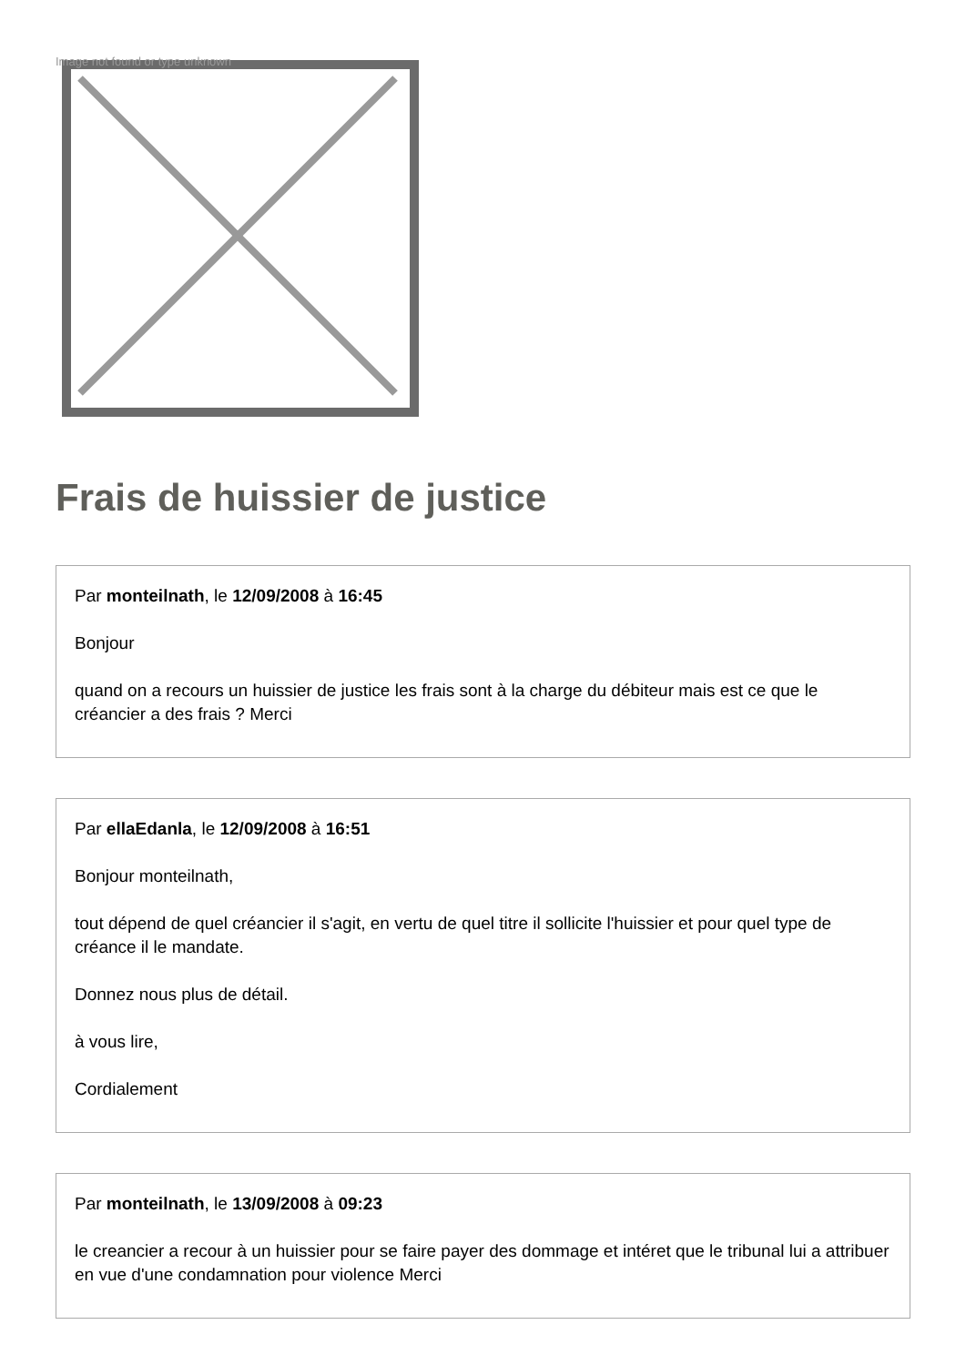Image not found or type unknown
Frais de huissier de justice
Par monteilnath, le 12/09/2008 à 16:45
Bonjour
quand on a recours un huissier de justice les frais sont à la charge du débiteur mais est ce que le créancier a des frais ? Merci
Par ellaEdanla, le 12/09/2008 à 16:51
Bonjour monteilnath,
tout dépend de quel créancier il s'agit, en vertu de quel titre il sollicite l'huissier et pour quel type de créance il le mandate.
Donnez nous plus de détail.
à vous lire,
Cordialement
Par monteilnath, le 13/09/2008 à 09:23
le creancier a recour à un huissier pour se faire payer des dommage et intéret que le tribunal lui a attribuer en vue d'une condamnation pour violence Merci